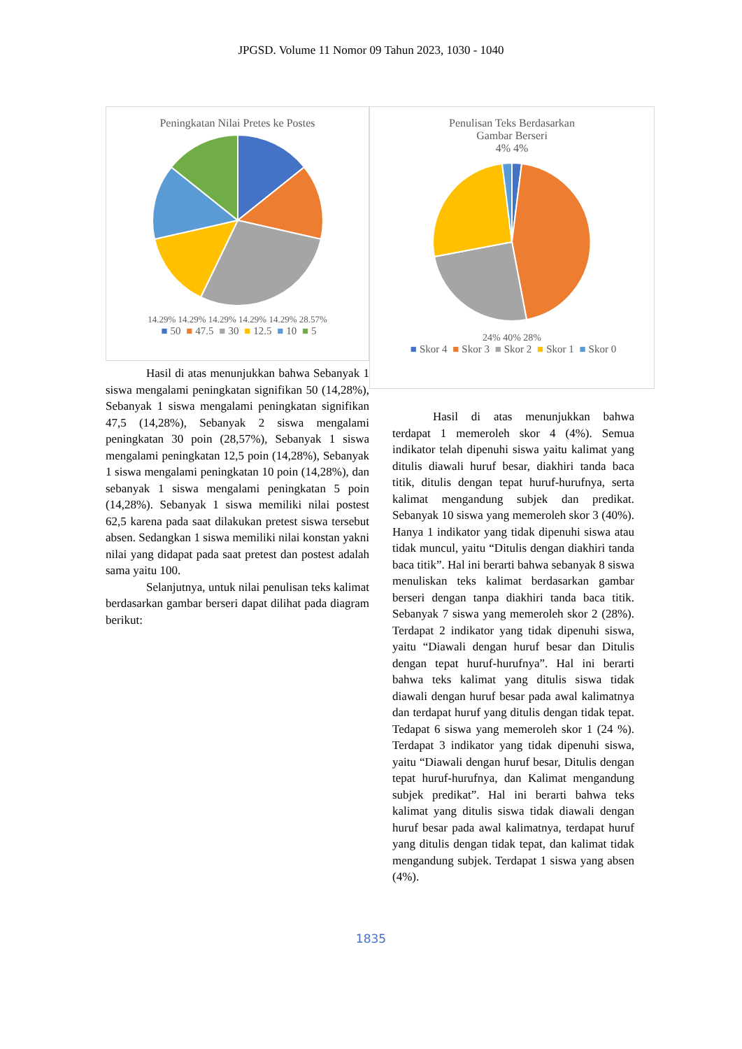JPGSD. Volume 11 Nomor 09 Tahun 2023, 1030 - 1040
Peningkatan Nilai Pretes ke Postes
14.29% 14.29% 14.29% 14.29% 14.29% 28.57%
■ 50 ■ 47.5 ■ 30 ■ 12.5 ■ 10 ■ 5
Hasil di atas menunjukkan bahwa Sebanyak 1 siswa mengalami peningkatan signifikan 50 (14,28%), Sebanyak 1 siswa mengalami peningkatan signifikan 47,5 (14,28%), Sebanyak 2 siswa mengalami peningkatan 30 poin (28,57%), Sebanyak 1 siswa mengalami peningkatan 12,5 poin (14,28%), Sebanyak 1 siswa mengalami peningkatan 10 poin (14,28%), dan sebanyak 1 siswa mengalami peningkatan 5 poin (14,28%). Sebanyak 1 siswa memiliki nilai postest 62,5 karena pada saat dilakukan pretest siswa tersebut absen. Sedangkan 1 siswa memiliki nilai konstan yakni nilai yang didapat pada saat pretest dan postest adalah sama yaitu 100.
Selanjutnya, untuk nilai penulisan teks kalimat berdasarkan gambar berseri dapat dilihat pada diagram berikut:
Penulisan Teks Berdasarkan
Gambar Berseri
4% 4%
24% 40% 28%
■ Skor 4 ■ Skor 3 ■ Skor 2 ■ Skor 1 ■ Skor 0
Hasil di atas menunjukkan bahwa terdapat 1 memeroleh skor 4 (4%). Semua indikator telah dipenuhi siswa yaitu kalimat yang ditulis diawali huruf besar, diakhiri tanda baca titik, ditulis dengan tepat huruf-hurufnya, serta kalimat mengandung subjek dan predikat. Sebanyak 10 siswa yang memeroleh skor 3 (40%). Hanya 1 indikator yang tidak dipenuhi siswa atau tidak muncul, yaitu “Ditulis dengan diakhiri tanda baca titik”. Hal ini berarti bahwa sebanyak 8 siswa menuliskan teks kalimat berdasarkan gambar berseri dengan tanpa diakhiri tanda baca titik. Sebanyak 7 siswa yang memeroleh skor 2 (28%). Terdapat 2 indikator yang tidak dipenuhi siswa, yaitu “Diawali dengan huruf besar dan Ditulis dengan tepat huruf-hurufnya”. Hal ini berarti bahwa teks kalimat yang ditulis siswa tidak diawali dengan huruf besar pada awal kalimatnya dan terdapat huruf yang ditulis dengan tidak tepat. Tedapat 6 siswa yang memeroleh skor 1 (24 %). Terdapat 3 indikator yang tidak dipenuhi siswa, yaitu “Diawali dengan huruf besar, Ditulis dengan tepat huruf-hurufnya, dan Kalimat mengandung subjek predikat”. Hal ini berarti bahwa teks kalimat yang ditulis siswa tidak diawali dengan huruf besar pada awal kalimatnya, terdapat huruf yang ditulis dengan tidak tepat, dan kalimat tidak mengandung subjek. Terdapat 1 siswa yang absen (4%).
1835